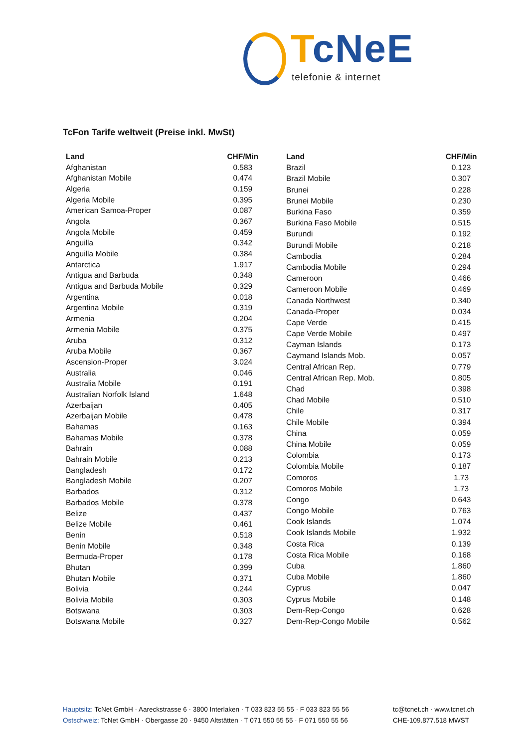Tc NeE
telefonie & internet
TcFon Tarife weltweit (Preise inkl. MwSt)
| Land | CHF/Min |
| --- | --- |
| Afghanistan | 0.583 |
| Afghanistan Mobile | 0.474 |
| Algeria | 0.159 |
| Algeria Mobile | 0.395 |
| American Samoa-Proper | 0.087 |
| Angola | 0.367 |
| Angola Mobile | 0.459 |
| Anguilla | 0.342 |
| Anguilla Mobile | 0.384 |
| Antarctica | 1.917 |
| Antigua and Barbuda | 0.348 |
| Antigua and Barbuda Mobile | 0.329 |
| Argentina | 0.018 |
| Argentina Mobile | 0.319 |
| Armenia | 0.204 |
| Armenia Mobile | 0.375 |
| Aruba | 0.312 |
| Aruba Mobile | 0.367 |
| Ascension-Proper | 3.024 |
| Australia | 0.046 |
| Australia Mobile | 0.191 |
| Australian Norfolk Island | 1.648 |
| Azerbaijan | 0.405 |
| Azerbaijan Mobile | 0.478 |
| Bahamas | 0.163 |
| Bahamas Mobile | 0.378 |
| Bahrain | 0.088 |
| Bahrain Mobile | 0.213 |
| Bangladesh | 0.172 |
| Bangladesh Mobile | 0.207 |
| Barbados | 0.312 |
| Barbados Mobile | 0.378 |
| Belize | 0.437 |
| Belize Mobile | 0.461 |
| Benin | 0.518 |
| Benin Mobile | 0.348 |
| Bermuda-Proper | 0.178 |
| Bhutan | 0.399 |
| Bhutan Mobile | 0.371 |
| Bolivia | 0.244 |
| Bolivia Mobile | 0.303 |
| Botswana | 0.303 |
| Botswana Mobile | 0.327 |
| Land | CHF/Min |
| --- | --- |
| Brazil | 0.123 |
| Brazil Mobile | 0.307 |
| Brunei | 0.228 |
| Brunei Mobile | 0.230 |
| Burkina Faso | 0.359 |
| Burkina Faso Mobile | 0.515 |
| Burundi | 0.192 |
| Burundi Mobile | 0.218 |
| Cambodia | 0.284 |
| Cambodia Mobile | 0.294 |
| Cameroon | 0.466 |
| Cameroon Mobile | 0.469 |
| Canada Northwest | 0.340 |
| Canada-Proper | 0.034 |
| Cape Verde | 0.415 |
| Cape Verde Mobile | 0.497 |
| Cayman Islands | 0.173 |
| Caymand Islands Mob. | 0.057 |
| Central African Rep. | 0.779 |
| Central African Rep. Mob. | 0.805 |
| Chad | 0.398 |
| Chad Mobile | 0.510 |
| Chile | 0.317 |
| Chile Mobile | 0.394 |
| China | 0.059 |
| China Mobile | 0.059 |
| Colombia | 0.173 |
| Colombia Mobile | 0.187 |
| Comoros | 1.73 |
| Comoros Mobile | 1.73 |
| Congo | 0.643 |
| Congo Mobile | 0.763 |
| Cook Islands | 1.074 |
| Cook Islands Mobile | 1.932 |
| Costa Rica | 0.139 |
| Costa Rica Mobile | 0.168 |
| Cuba | 1.860 |
| Cuba Mobile | 1.860 |
| Cyprus | 0.047 |
| Cyprus Mobile | 0.148 |
| Dem-Rep-Congo | 0.628 |
| Dem-Rep-Congo Mobile | 0.562 |
Hauptsitz: TcNet GmbH · Aareckstrasse 6 · 3800 Interlaken · T 033 823 55 55 · F 033 823 55 56
Ostschweiz: TcNet GmbH · Obergasse 20 · 9450 Altstätten · T 071 550 55 55 · F 071 550 55 56
tc@tcnet.ch · www.tcnet.ch
CHE-109.877.518 MWST